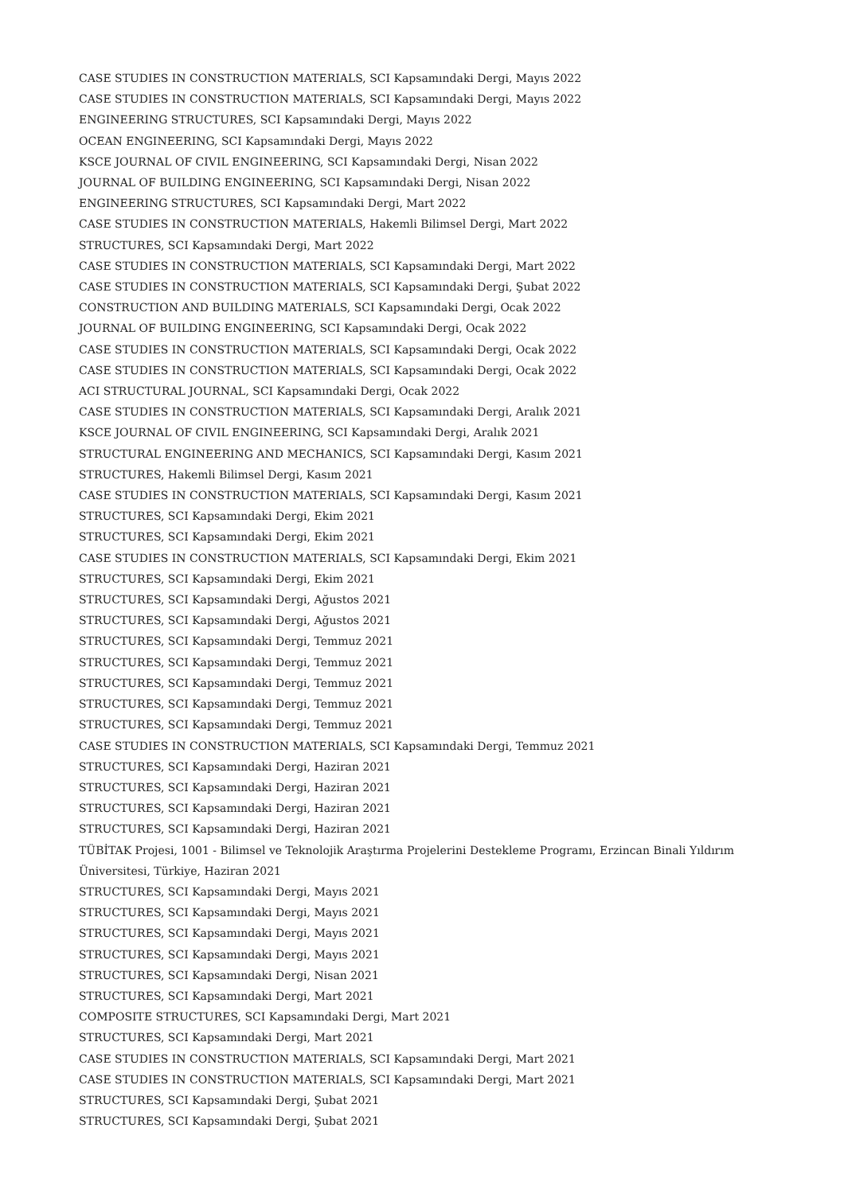CASE STUDIES IN CONSTRUCTION MATERIALS, SCI Kapsamındaki Dergi, Mayıs 2022
CASE STUDIES IN CONSTRUCTION MATERIALS, SCI Kapsamındaki Dergi, Mayıs 2022
ENGINEERING STRUCTURES, SCI Kapsamındaki Dergi, Mayıs 2022
OCEAN ENGINEERING, SCI Kapsamındaki Dergi, Mayıs 2022
KSCE JOURNAL OF CIVIL ENGINEERING, SCI Kapsamındaki Dergi, Nisan 2022
JOURNAL OF BUILDING ENGINEERING, SCI Kapsamındaki Dergi, Nisan 2022
ENGINEERING STRUCTURES, SCI Kapsamındaki Dergi, Mart 2022
CASE STUDIES IN CONSTRUCTION MATERIALS, Hakemli Bilimsel Dergi, Mart 2022
STRUCTURES, SCI Kapsamındaki Dergi, Mart 2022
CASE STUDIES IN CONSTRUCTION MATERIALS, SCI Kapsamındaki Dergi, Mart 2022
CASE STUDIES IN CONSTRUCTION MATERIALS, SCI Kapsamındaki Dergi, Şubat 2022
CONSTRUCTION AND BUILDING MATERIALS, SCI Kapsamındaki Dergi, Ocak 2022
JOURNAL OF BUILDING ENGINEERING, SCI Kapsamındaki Dergi, Ocak 2022
CASE STUDIES IN CONSTRUCTION MATERIALS, SCI Kapsamındaki Dergi, Ocak 2022
CASE STUDIES IN CONSTRUCTION MATERIALS, SCI Kapsamındaki Dergi, Ocak 2022
ACI STRUCTURAL JOURNAL, SCI Kapsamındaki Dergi, Ocak 2022
CASE STUDIES IN CONSTRUCTION MATERIALS, SCI Kapsamındaki Dergi, Aralık 2021
KSCE JOURNAL OF CIVIL ENGINEERING, SCI Kapsamındaki Dergi, Aralık 2021
STRUCTURAL ENGINEERING AND MECHANICS, SCI Kapsamındaki Dergi, Kasım 2021
STRUCTURES, Hakemli Bilimsel Dergi, Kasım 2021
CASE STUDIES IN CONSTRUCTION MATERIALS, SCI Kapsamındaki Dergi, Kasım 2021
STRUCTURES, SCI Kapsamındaki Dergi, Ekim 2021
STRUCTURES, SCI Kapsamındaki Dergi, Ekim 2021
CASE STUDIES IN CONSTRUCTION MATERIALS, SCI Kapsamındaki Dergi, Ekim 2021
STRUCTURES, SCI Kapsamındaki Dergi, Ekim 2021
STRUCTURES, SCI Kapsamındaki Dergi, Ağustos 2021
STRUCTURES, SCI Kapsamındaki Dergi, Ağustos 2021
STRUCTURES, SCI Kapsamındaki Dergi, Temmuz 2021
STRUCTURES, SCI Kapsamındaki Dergi, Temmuz 2021
STRUCTURES, SCI Kapsamındaki Dergi, Temmuz 2021
STRUCTURES, SCI Kapsamındaki Dergi, Temmuz 2021
STRUCTURES, SCI Kapsamındaki Dergi, Temmuz 2021
CASE STUDIES IN CONSTRUCTION MATERIALS, SCI Kapsamındaki Dergi, Temmuz 2021
STRUCTURES, SCI Kapsamındaki Dergi, Haziran 2021
STRUCTURES, SCI Kapsamındaki Dergi, Haziran 2021
STRUCTURES, SCI Kapsamındaki Dergi, Haziran 2021
STRUCTURES, SCI Kapsamındaki Dergi, Haziran 2021
TÜBİTAK Projesi, 1001 - Bilimsel ve Teknolojik Araştırma Projelerini Destekleme Programı, Erzincan Binali Yıldırım Üniversitesi, Türkiye, Haziran 2021
STRUCTURES, SCI Kapsamındaki Dergi, Mayıs 2021
STRUCTURES, SCI Kapsamındaki Dergi, Mayıs 2021
STRUCTURES, SCI Kapsamındaki Dergi, Mayıs 2021
STRUCTURES, SCI Kapsamındaki Dergi, Mayıs 2021
STRUCTURES, SCI Kapsamındaki Dergi, Nisan 2021
STRUCTURES, SCI Kapsamındaki Dergi, Mart 2021
COMPOSITE STRUCTURES, SCI Kapsamındaki Dergi, Mart 2021
STRUCTURES, SCI Kapsamındaki Dergi, Mart 2021
CASE STUDIES IN CONSTRUCTION MATERIALS, SCI Kapsamındaki Dergi, Mart 2021
CASE STUDIES IN CONSTRUCTION MATERIALS, SCI Kapsamındaki Dergi, Mart 2021
STRUCTURES, SCI Kapsamındaki Dergi, Şubat 2021
STRUCTURES, SCI Kapsamındaki Dergi, Şubat 2021